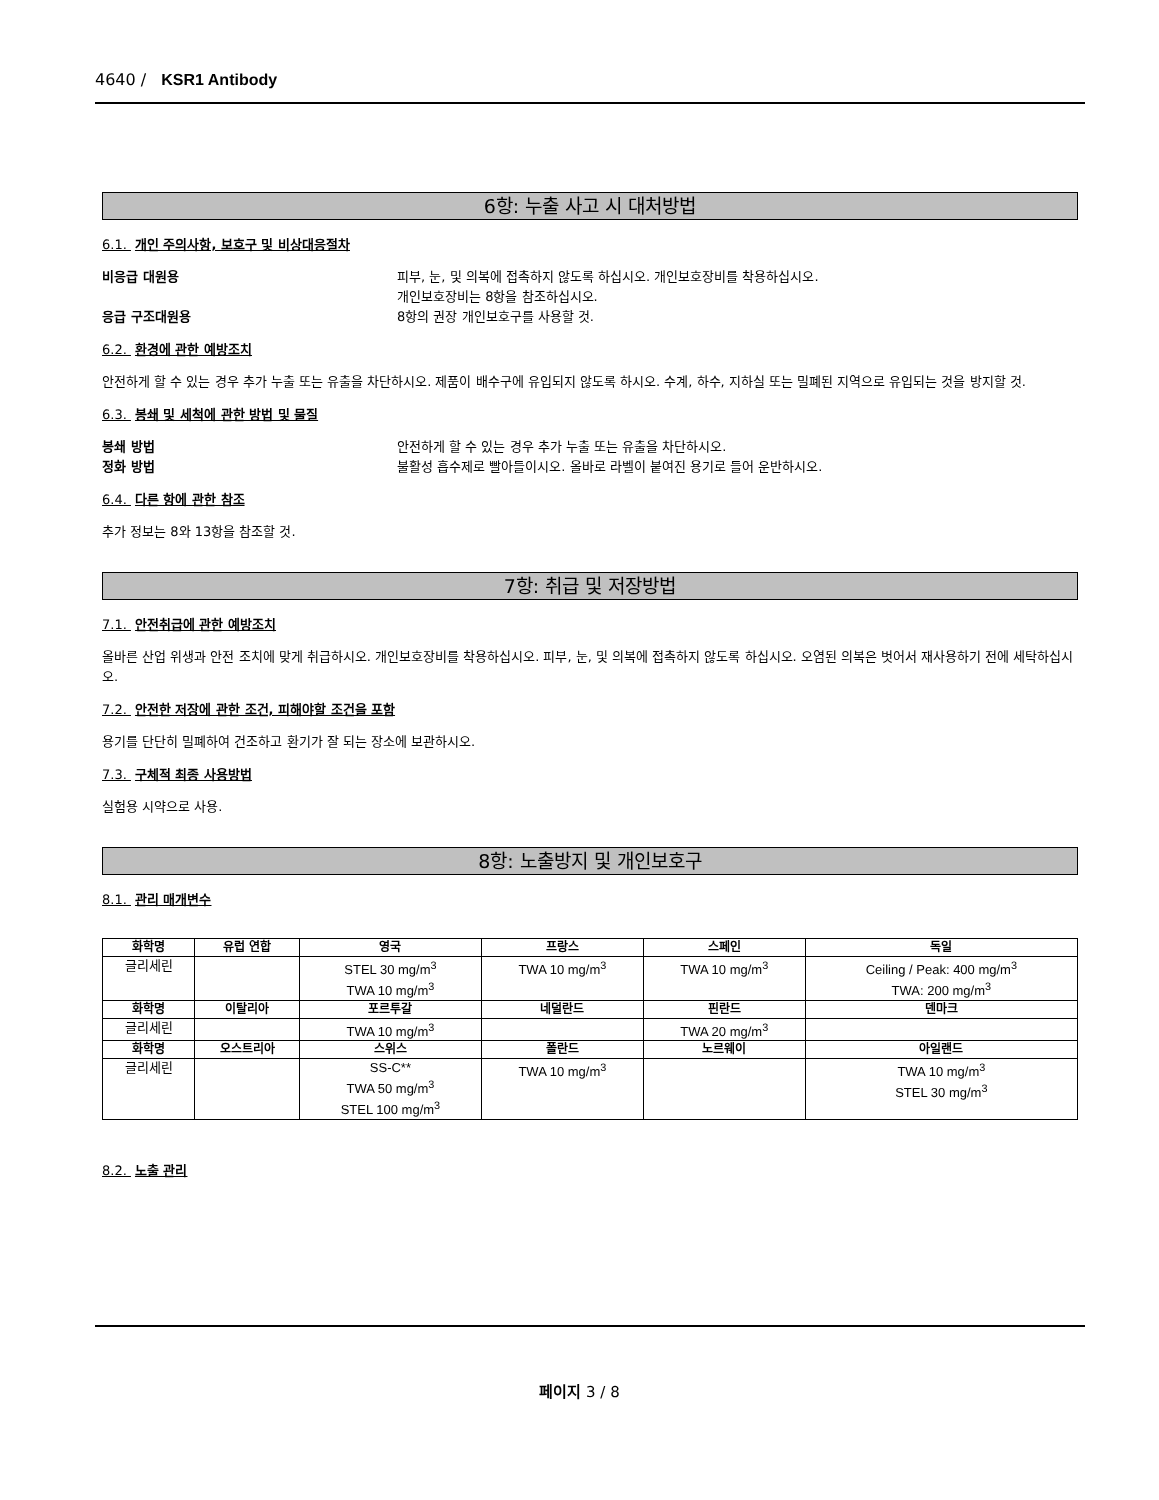4640 / KSR1 Antibody
6항: 누출 사고 시 대처방법
6.1. 개인 주의사항, 보호구 및 비상대응절차
비응급 대원용 피부, 눈, 및 의복에 접촉하지 않도록 하십시오. 개인보호장비를 착용하십시오.
개인보호장비는 8항을 참조하십시오.
응급 구조대원용 8항의 권장 개인보호구를 사용할 것.
6.2. 환경에 관한 예방조치
안전하게 할 수 있는 경우 추가 누출 또는 유출을 차단하시오. 제품이 배수구에 유입되지 않도록 하시오. 수계, 하수, 지하실 또는 밀폐된 지역으로 유입되는 것을 방지할 것.
6.3. 봉쇄 및 세척에 관한 방법 및 물질
봉쇄 방법 안전하게 할 수 있는 경우 추가 누출 또는 유출을 차단하시오.
정화 방법 불활성 흡수제로 빨아들이시오. 올바로 라벨이 붙여진 용기로 들어 운반하시오.
6.4. 다른 항에 관한 참조
추가 정보는 8와 13항을 참조할 것.
7항: 취급 및 저장방법
7.1. 안전취급에 관한 예방조치
올바른 산업 위생과 안전 조치에 맞게 취급하시오. 개인보호장비를 착용하십시오. 피부, 눈, 및 의복에 접촉하지 않도록 하십시오. 오염된 의복은 벗어서 재사용하기 전에 세탁하십시오.
7.2. 안전한 저장에 관한 조건, 피해야할 조건을 포함
용기를 단단히 밀폐하여 건조하고 환기가 잘 되는 장소에 보관하시오.
7.3. 구체적 최종 사용방법
실험용 시약으로 사용.
8항: 노출방지 및 개인보호구
8.1. 관리 매개변수
| 화학명 | 유럽 연합 | 영국 | 프랑스 | 스페인 | 독일 |
| --- | --- | --- | --- | --- | --- |
| 글리세린 | | STEL 30 mg/m<sup>3</sup> TWA 10 mg/m<sup>3</sup> | TWA 10 mg/m<sup>3</sup> | TWA 10 mg/m<sup>3</sup> | Ceiling / Peak: 400 mg/m<sup>3</sup> TWA: 200 mg/m<sup>3</sup> |
| 화학명 | 이탈리아 | 포르투갈 | 네덜란드 | 핀란드 | 덴마크 |
| 글리세린 | | TWA 10 mg/m<sup>3</sup> | | TWA 20 mg/m<sup>3</sup> | |
| 화학명 | 오스트리아 | 스위스 | 폴란드 | 노르웨이 | 아일랜드 |
| 글리세린 | | SS-C** TWA 50 mg/m<sup>3</sup> STEL 100 mg/m<sup>3</sup> | TWA 10 mg/m<sup>3</sup> | | TWA 10 mg/m<sup>3</sup> STEL 30 mg/m<sup>3</sup> |
8.2. 노출 관리
페이지 3 / 8